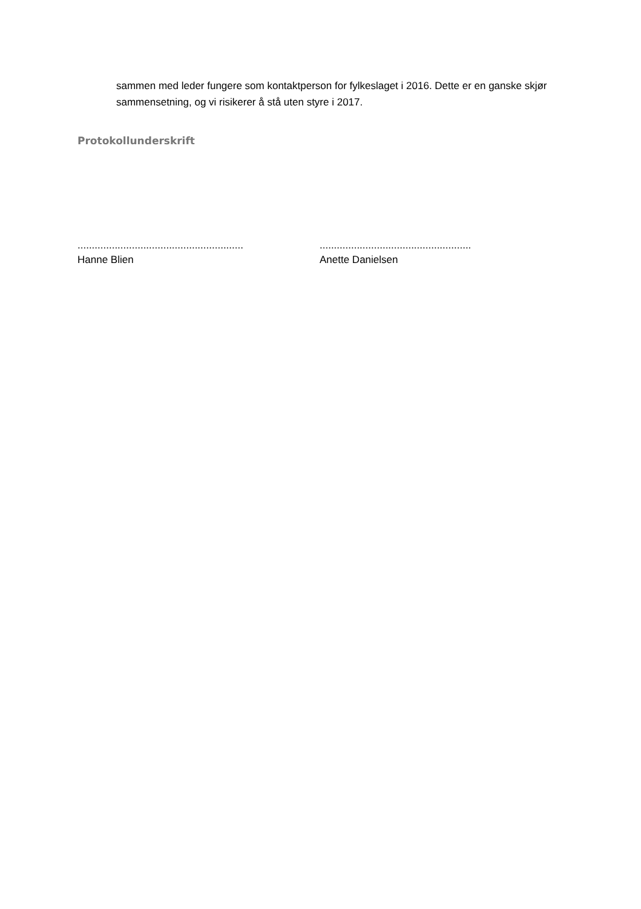sammen med leder fungere som kontaktperson for fylkeslaget i 2016. Dette er en ganske skjør sammensetning, og vi risikerer å stå uten styre i 2017.
Protokollunderskrift
..........................................................
Hanne Blien
.....................................................
Anette Danielsen